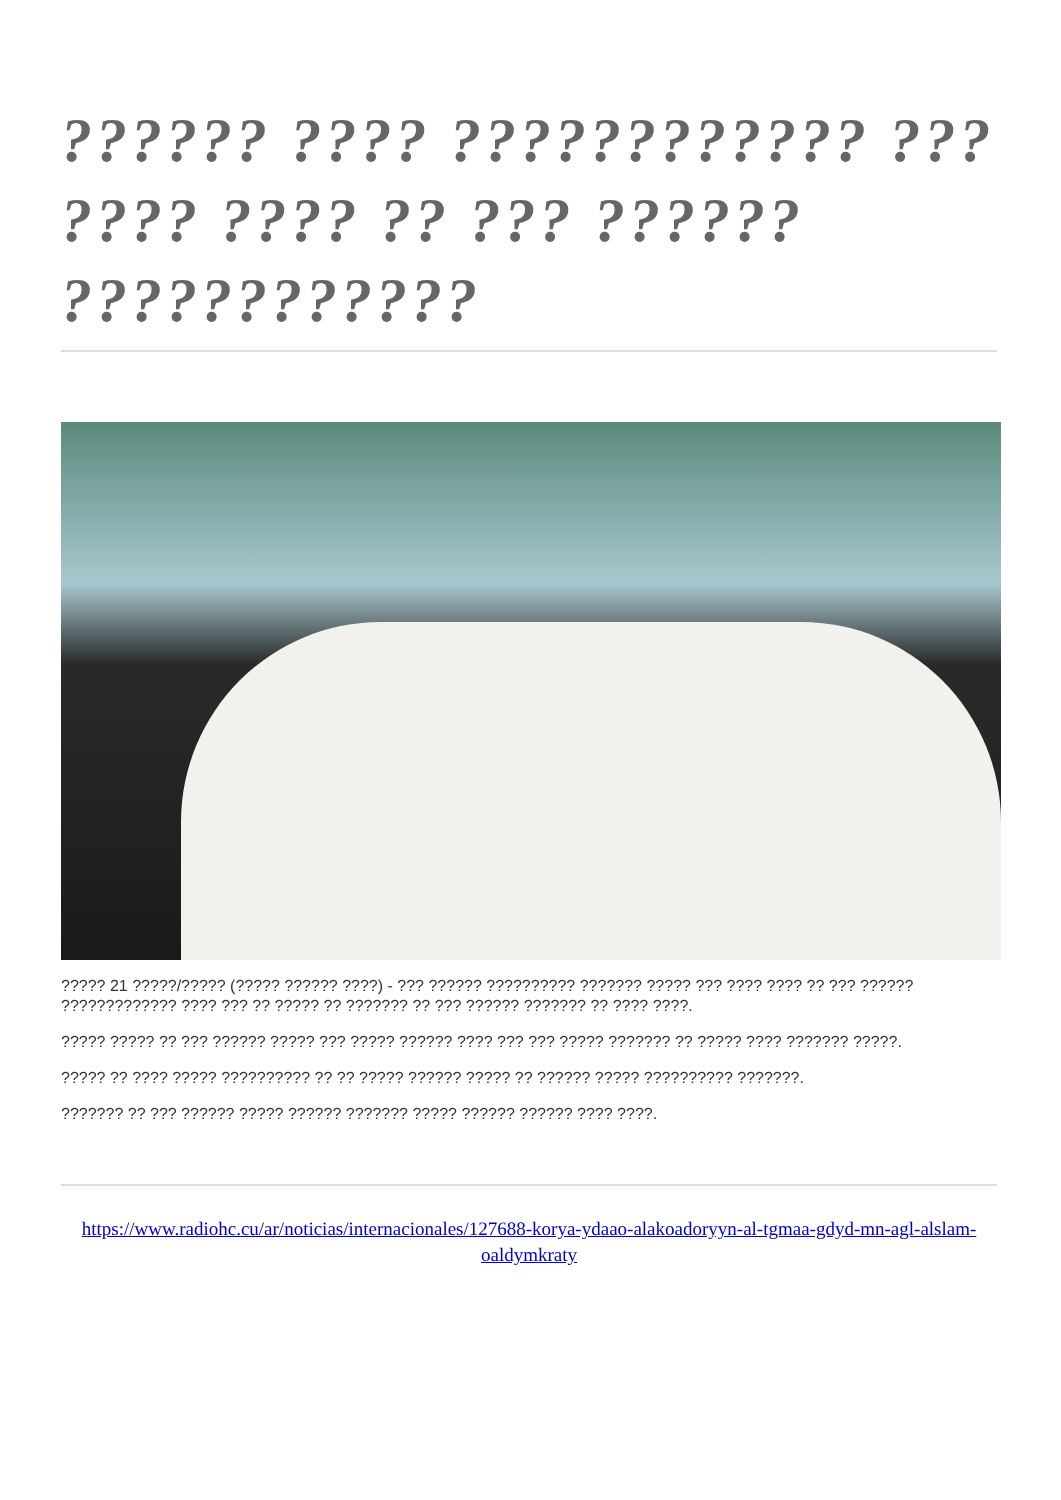?????? ???? ???????????? ??? ???? ???? ?? ??? ?????? ????????????
????? 21 ?????/????? (????? ?????? ????) - ??? ?????? ?????????? ??????? ????? ??? ???? ???? ?? ??? ?????? ????????????? ???? ??? ?? ????? ?? ??????? ?? ??? ?????? ??????? ?? ???? ????.
????? ????? ?? ??? ?????? ????? ??? ????? ?????? ???? ??? ??? ????? ??????? ?? ????? ???? ??????? ?????.
????? ?? ???? ????? ?????????? ?? ?? ????? ?????? ????? ?? ?????? ????? ?????????? ???????.
??????? ?? ??? ?????? ????? ?????? ??????? ????? ?????? ?????? ???? ????.
https://www.radiohc.cu/ar/noticias/internacionales/127688-korya-ydaao-alakoadoryyn-al-tgmaa-gdyd-mn-agl-alslam-oaldymkraty